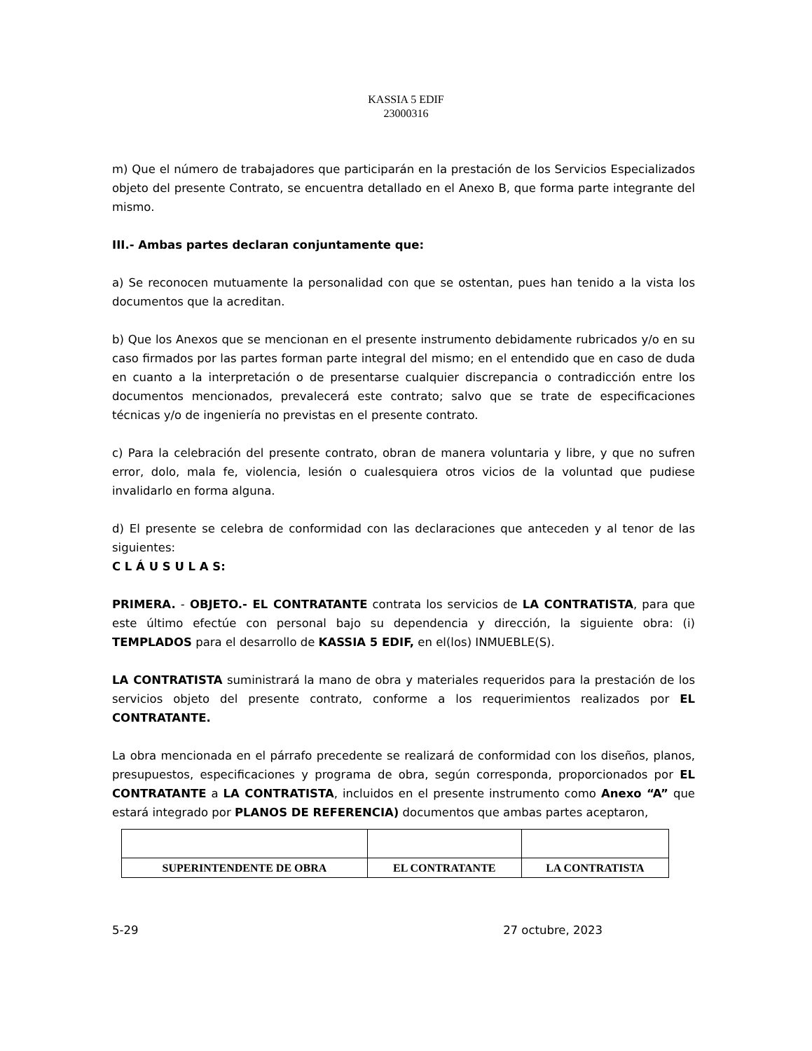KASSIA 5 EDIF
23000316
m) Que el número de trabajadores que participarán en la prestación de los Servicios Especializados objeto del presente Contrato, se encuentra detallado en el Anexo B, que forma parte integrante del mismo.
III.- Ambas partes declaran conjuntamente que:
a) Se reconocen mutuamente la personalidad con que se ostentan, pues han tenido a la vista los documentos que la acreditan.
b) Que los Anexos que se mencionan en el presente instrumento debidamente rubricados y/o en su caso firmados por las partes forman parte integral del mismo; en el entendido que en caso de duda en cuanto a la interpretación o de presentarse cualquier discrepancia o contradicción entre los documentos mencionados, prevalecerá este contrato; salvo que se trate de especificaciones técnicas y/o de ingeniería no previstas en el presente contrato.
c) Para la celebración del presente contrato, obran de manera voluntaria y libre, y que no sufren error, dolo, mala fe, violencia, lesión o cualesquiera otros vicios de la voluntad que pudiese invalidarlo en forma alguna.
d) El presente se celebra de conformidad con las declaraciones que anteceden y al tenor de las siguientes:
C L Á U S U L A S:
PRIMERA. - OBJETO.- EL CONTRATANTE contrata los servicios de LA CONTRATISTA, para que este último efectúe con personal bajo su dependencia y dirección, la siguiente obra: (i) TEMPLADOS para el desarrollo de KASSIA 5 EDIF, en el(los) INMUEBLE(S).
LA CONTRATISTA suministrará la mano de obra y materiales requeridos para la prestación de los servicios objeto del presente contrato, conforme a los requerimientos realizados por EL CONTRATANTE.
La obra mencionada en el párrafo precedente se realizará de conformidad con los diseños, planos, presupuestos, especificaciones y programa de obra, según corresponda, proporcionados por EL CONTRATANTE a LA CONTRATISTA, incluidos en el presente instrumento como Anexo “A” que estará integrado por PLANOS DE REFERENCIA) documentos que ambas partes aceptaron,
| SUPERINTENDENTE DE OBRA | EL CONTRATANTE | LA CONTRATISTA |
5-29 27 octubre, 2023